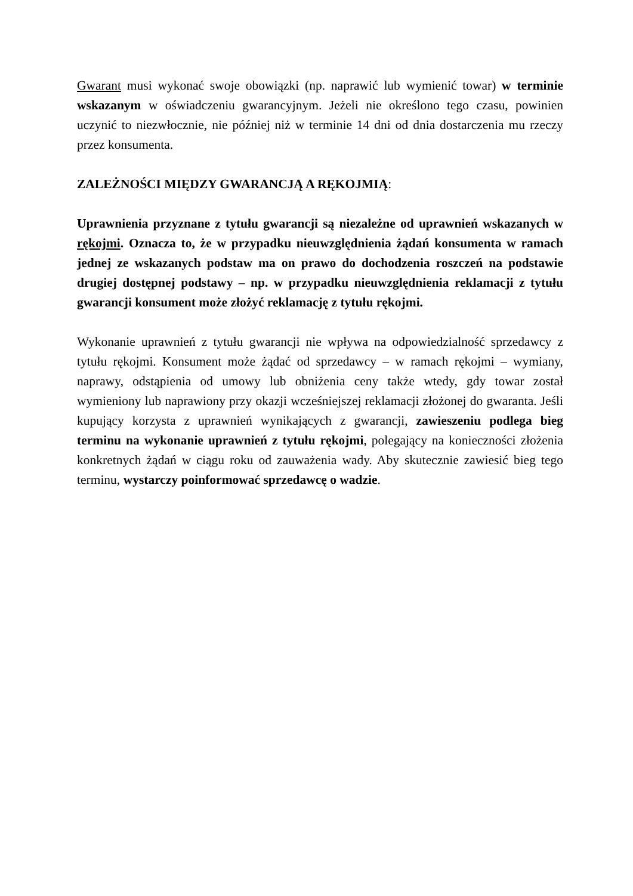Gwarant musi wykonać swoje obowiązki (np. naprawić lub wymienić towar) w terminie wskazanym w oświadczeniu gwarancyjnym. Jeżeli nie określono tego czasu, powinien uczynić to niezwłocznie, nie później niż w terminie 14 dni od dnia dostarczenia mu rzeczy przez konsumenta.
ZALEŻNOŚCI MIĘDZY GWARANCJĄ A RĘKOJMIĄ:
Uprawnienia przyznane z tytułu gwarancji są niezależne od uprawnień wskazanych w rękojmi. Oznacza to, że w przypadku nieuwzględnienia żądań konsumenta w ramach jednej ze wskazanych podstaw ma on prawo do dochodzenia roszczeń na podstawie drugiej dostępnej podstawy – np. w przypadku nieuwzględnienia reklamacji z tytułu gwarancji konsument może złożyć reklamację z tytułu rękojmi.
Wykonanie uprawnień z tytułu gwarancji nie wpływa na odpowiedzialność sprzedawcy z tytułu rękojmi. Konsument może żądać od sprzedawcy – w ramach rękojmi – wymiany, naprawy, odstąpienia od umowy lub obniżenia ceny także wtedy, gdy towar został wymieniony lub naprawiony przy okazji wcześniejszej reklamacji złożonej do gwaranta. Jeśli kupujący korzysta z uprawnień wynikających z gwarancji, zawieszeniu podlega bieg terminu na wykonanie uprawnień z tytułu rękojmi, polegający na konieczności złożenia konkretnych żądań w ciągu roku od zauważenia wady. Aby skutecznie zawiesić bieg tego terminu, wystarczy poinformować sprzedawcę o wadzie.